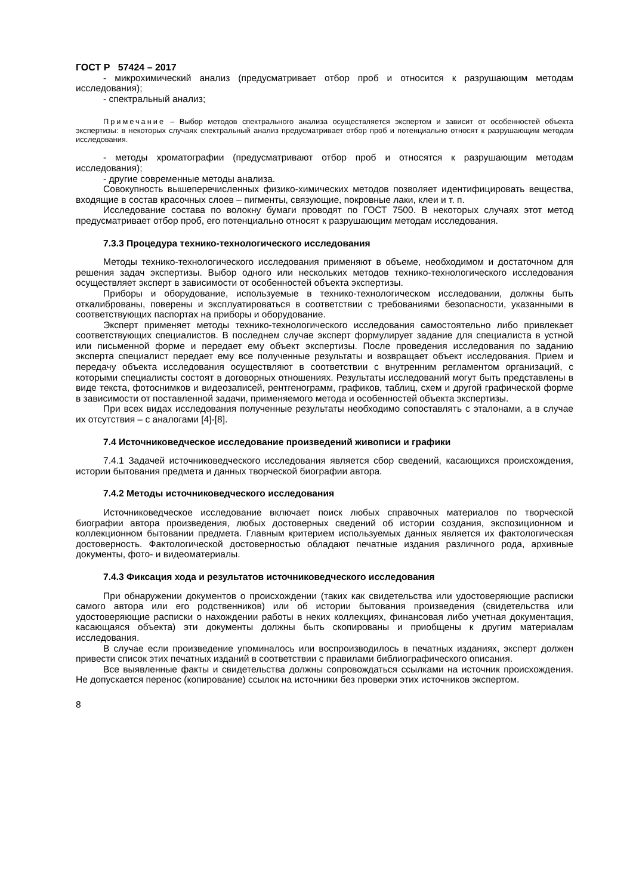ГОСТ Р 57424 – 2017
- микрохимический анализ (предусматривает отбор проб и относится к разрушающим методам исследования);
- спектральный анализ;
Примечание – Выбор методов спектрального анализа осуществляется экспертом и зависит от особенностей объекта экспертизы: в некоторых случаях спектральный анализ предусматривает отбор проб и потенциально относят к разрушающим методам исследования.
- методы хроматографии (предусматривают отбор проб и относятся к разрушающим методам исследования);
- другие современные методы анализа.
Совокупность вышеперечисленных физико-химических методов позволяет идентифицировать вещества, входящие в состав красочных слоев – пигменты, связующие, покровные лаки, клеи и т. п.
Исследование состава по волокну бумаги проводят по ГОСТ 7500. В некоторых случаях этот метод предусматривает отбор проб, его потенциально относят к разрушающим методам исследования.
7.3.3 Процедура технико-технологического исследования
Методы технико-технологического исследования применяют в объеме, необходимом и достаточном для решения задач экспертизы. Выбор одного или нескольких методов технико-технологического исследования осуществляет эксперт в зависимости от особенностей объекта экспертизы.
Приборы и оборудование, используемые в технико-технологическом исследовании, должны быть откалиброваны, поверены и эксплуатироваться в соответствии с требованиями безопасности, указанными в соответствующих паспортах на приборы и оборудование.
Эксперт применяет методы технико-технологического исследования самостоятельно либо привлекает соответствующих специалистов. В последнем случае эксперт формулирует задание для специалиста в устной или письменной форме и передает ему объект экспертизы. После проведения исследования по заданию эксперта специалист передает ему все полученные результаты и возвращает объект исследования. Прием и передачу объекта исследования осуществляют в соответствии с внутренним регламентом организаций, с которыми специалисты состоят в договорных отношениях. Результаты исследований могут быть представлены в виде текста, фотоснимков и видеозаписей, рентгенограмм, графиков, таблиц, схем и другой графической форме в зависимости от поставленной задачи, применяемого метода и особенностей объекта экспертизы.
При всех видах исследования полученные результаты необходимо сопоставлять с эталонами, а в случае их отсутствия – с аналогами [4]-[8].
7.4 Источниковедческое исследование произведений живописи и графики
7.4.1 Задачей источниковедческого исследования является сбор сведений, касающихся происхождения, истории бытования предмета и данных творческой биографии автора.
7.4.2 Методы источниковедческого исследования
Источниковедческое исследование включает поиск любых справочных материалов по творческой биографии автора произведения, любых достоверных сведений об истории создания, экспозиционном и коллекционном бытовании предмета. Главным критерием используемых данных является их фактологическая достоверность. Фактологической достоверностью обладают печатные издания различного рода, архивные документы, фото- и видеоматериалы.
7.4.3 Фиксация хода и результатов источниковедческого исследования
При обнаружении документов о происхождении (таких как свидетельства или удостоверяющие расписки самого автора или его родственников) или об истории бытования произведения (свидетельства или удостоверяющие расписки о нахождении работы в неких коллекциях, финансовая либо учетная документация, касающаяся объекта) эти документы должны быть скопированы и приобщены к другим материалам исследования.
В случае если произведение упоминалось или воспроизводилось в печатных изданиях, эксперт должен привести список этих печатных изданий в соответствии с правилами библиографического описания.
Все выявленные факты и свидетельства должны сопровождаться ссылками на источник происхождения. Не допускается перенос (копирование) ссылок на источники без проверки этих источников экспертом.
8